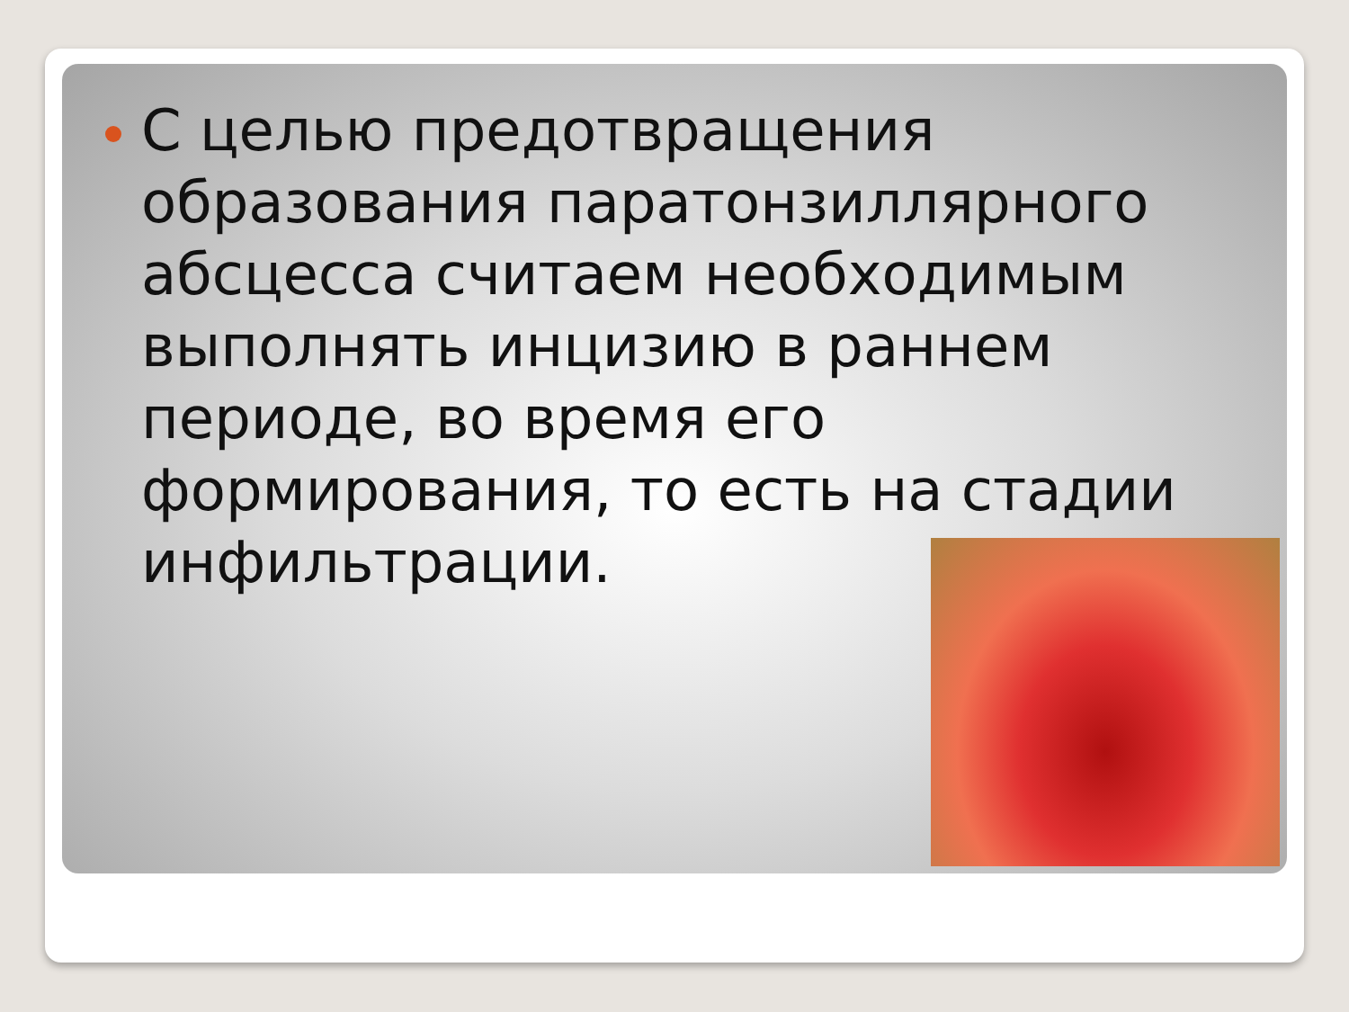С целью предотвращения образования паратонзиллярного абсцесса считаем необходимым выполнять инцизию в раннем периоде, во время его формирования, то есть на стадии инфильтрации.